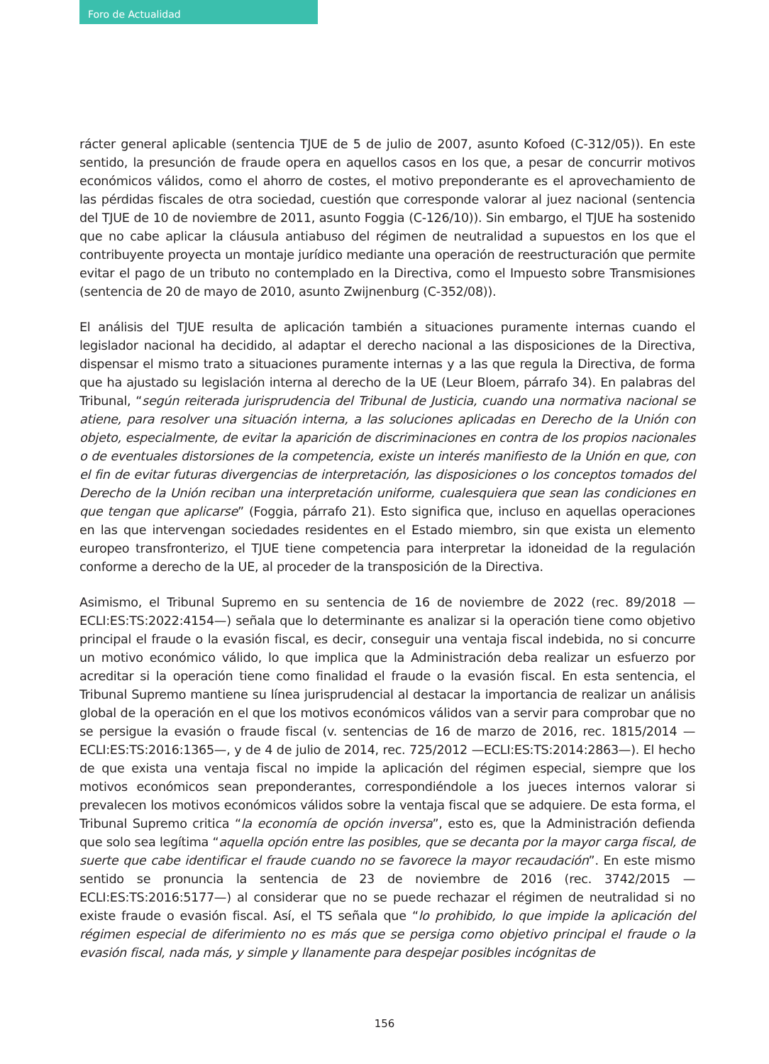Foro de Actualidad
rácter general aplicable (sentencia TJUE de 5 de julio de 2007, asunto Kofoed (C-312/05)). En este sentido, la presunción de fraude opera en aquellos casos en los que, a pesar de concurrir motivos económicos válidos, como el ahorro de costes, el motivo preponderante es el aprovechamiento de las pérdidas fiscales de otra sociedad, cuestión que corresponde valorar al juez nacional (sentencia del TJUE de 10 de noviembre de 2011, asunto Foggia (C-126/10)). Sin embargo, el TJUE ha sostenido que no cabe aplicar la cláusula antiabuso del régimen de neutralidad a supuestos en los que el contribuyente proyecta un montaje jurídico mediante una operación de reestructuración que permite evitar el pago de un tributo no contemplado en la Directiva, como el Impuesto sobre Transmisiones (sentencia de 20 de mayo de 2010, asunto Zwijnenburg (C-352/08)).
El análisis del TJUE resulta de aplicación también a situaciones puramente internas cuando el legislador nacional ha decidido, al adaptar el derecho nacional a las disposiciones de la Directiva, dispensar el mismo trato a situaciones puramente internas y a las que regula la Directiva, de forma que ha ajustado su legislación interna al derecho de la UE (Leur Bloem, párrafo 34). En palabras del Tribunal, “según reiterada jurisprudencia del Tribunal de Justicia, cuando una normativa nacional se atiene, para resolver una situación interna, a las soluciones aplicadas en Derecho de la Unión con objeto, especialmente, de evitar la aparición de discriminaciones en contra de los propios nacionales o de eventuales distorsiones de la competencia, existe un interés manifiesto de la Unión en que, con el fin de evitar futuras divergencias de interpretación, las disposiciones o los conceptos tomados del Derecho de la Unión reciban una interpretación uniforme, cualesquiera que sean las condiciones en que tengan que aplicarse” (Foggia, párrafo 21). Esto significa que, incluso en aquellas operaciones en las que intervengan sociedades residentes en el Estado miembro, sin que exista un elemento europeo transfronterizo, el TJUE tiene competencia para interpretar la idoneidad de la regulación conforme a derecho de la UE, al proceder de la transposición de la Directiva.
Asimismo, el Tribunal Supremo en su sentencia de 16 de noviembre de 2022 (rec. 89/2018 —ECLI:ES:TS:2022:4154—) señala que lo determinante es analizar si la operación tiene como objetivo principal el fraude o la evasión fiscal, es decir, conseguir una ventaja fiscal indebida, no si concurre un motivo económico válido, lo que implica que la Administración deba realizar un esfuerzo por acreditar si la operación tiene como finalidad el fraude o la evasión fiscal. En esta sentencia, el Tribunal Supremo mantiene su línea jurisprudencial al destacar la importancia de realizar un análisis global de la operación en el que los motivos económicos válidos van a servir para comprobar que no se persigue la evasión o fraude fiscal (v. sentencias de 16 de marzo de 2016, rec. 1815/2014 —ECLI:ES:TS:2016:1365—, y de 4 de julio de 2014, rec. 725/2012 —ECLI:ES:TS:2014:2863—). El hecho de que exista una ventaja fiscal no impide la aplicación del régimen especial, siempre que los motivos económicos sean preponderantes, correspondiéndole a los jueces internos valorar si prevalecen los motivos económicos válidos sobre la ventaja fiscal que se adquiere. De esta forma, el Tribunal Supremo critica “la economía de opción inversa”, esto es, que la Administración defienda que solo sea legítima “aquella opción entre las posibles, que se decanta por la mayor carga fiscal, de suerte que cabe identificar el fraude cuando no se favorece la mayor recaudación”. En este mismo sentido se pronuncia la sentencia de 23 de noviembre de 2016 (rec. 3742/2015 —ECLI:ES:TS:2016:5177—) al considerar que no se puede rechazar el régimen de neutralidad si no existe fraude o evasión fiscal. Así, el TS señala que “lo prohibido, lo que impide la aplicación del régimen especial de diferimiento no es más que se persiga como objetivo principal el fraude o la evasión fiscal, nada más, y simple y llanamente para despejar posibles incógnitas de
156